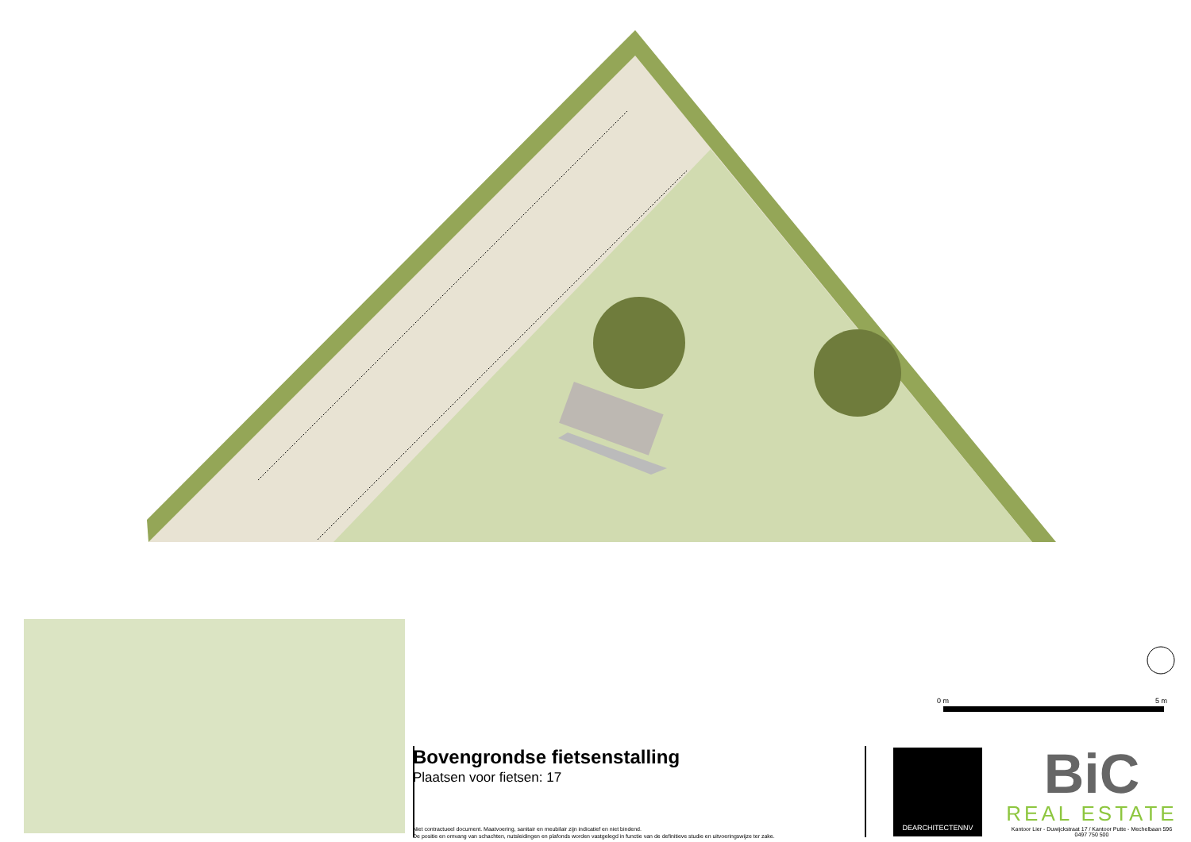0 m 5 m
Bovengrondse fietsenstalling
Plaatsen voor fietsen: 17
Niet contractueel document. Maatvoering, sanitair en meubilair zijn indicatief en niet bindend.
De positie en omvang van schachten, nutsleidingen en plafonds worden vastgelegd in functie van de definitieve studie en uitvoeringswijze ter zake.
DEARCHITECTENNV
BiC
REAL ESTATE
Kantoor Lier - Duwijckstraat 17 / Kantoor Putte - Mechelbaan 596
0497 750 500